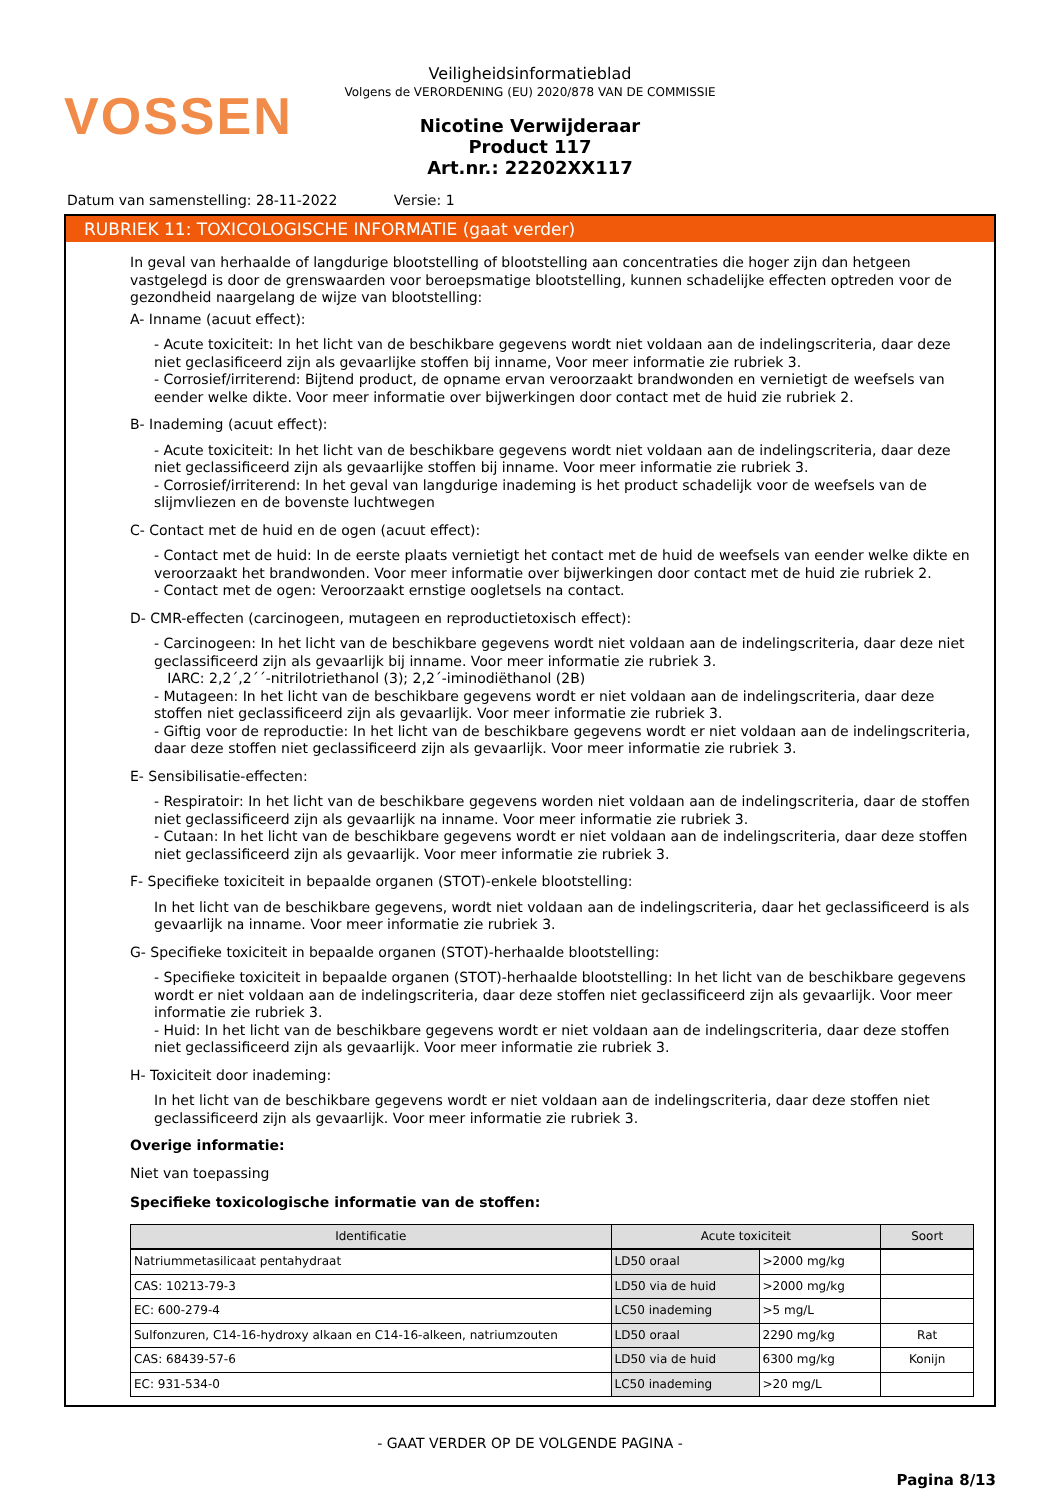VOSSEN
Veiligheidsinformatieblad
Volgens de VERORDENING (EU) 2020/878 VAN DE COMMISSIE
Nicotine Verwijderaar
Product 117
Art.nr.: 22202XX117
Datum van samenstelling: 28-11-2022 Versie: 1
RUBRIEK 11: TOXICOLOGISCHE INFORMATIE (gaat verder)
In geval van herhaalde of langdurige blootstelling of blootstelling aan concentraties die hoger zijn dan hetgeen vastgelegd is door de grenswaarden voor beroepsmatige blootstelling, kunnen schadelijke effecten optreden voor de gezondheid naargelang de wijze van blootstelling:
A- Inname (acuut effect):
- Acute toxiciteit: In het licht van de beschikbare gegevens wordt niet voldaan aan de indelingscriteria, daar deze niet geclasificeerd zijn als gevaarlijke stoffen bij inname, Voor meer informatie zie rubriek 3.
- Corrosief/irriterend: Bijtend product, de opname ervan veroorzaakt brandwonden en vernietigt de weefsels van eender welke dikte. Voor meer informatie over bijwerkingen door contact met de huid zie rubriek 2.
B- Inademing (acuut effect):
- Acute toxiciteit: In het licht van de beschikbare gegevens wordt niet voldaan aan de indelingscriteria, daar deze niet geclassificeerd zijn als gevaarlijke stoffen bij inname. Voor meer informatie zie rubriek 3.
- Corrosief/irriterend: In het geval van langdurige inademing is het product schadelijk voor de weefsels van de slijmvliezen en de bovenste luchtwegen
C- Contact met de huid en de ogen (acuut effect):
- Contact met de huid: In de eerste plaats vernietigt het contact met de huid de weefsels van eender welke dikte en veroorzaakt het brandwonden. Voor meer informatie over bijwerkingen door contact met de huid zie rubriek 2.
- Contact met de ogen: Veroorzaakt ernstige oogletsels na contact.
D- CMR-effecten (carcinogeen, mutageen en reproductietoxisch effect):
- Carcinogeen: In het licht van de beschikbare gegevens wordt niet voldaan aan de indelingscriteria, daar deze niet geclassificeerd zijn als gevaarlijk bij inname. Voor meer informatie zie rubriek 3.
IARC: 2,2´,2´´-nitrilotriethanol (3); 2,2´-iminodiëthanol (2B)
- Mutageen: In het licht van de beschikbare gegevens wordt er niet voldaan aan de indelingscriteria, daar deze stoffen niet geclassificeerd zijn als gevaarlijk. Voor meer informatie zie rubriek 3.
- Giftig voor de reproductie: In het licht van de beschikbare gegevens wordt er niet voldaan aan de indelingscriteria, daar deze stoffen niet geclassificeerd zijn als gevaarlijk. Voor meer informatie zie rubriek 3.
E- Sensibilisatie-effecten:
- Respiratoir: In het licht van de beschikbare gegevens worden niet voldaan aan de indelingscriteria, daar de stoffen niet geclassificeerd zijn als gevaarlijk na inname. Voor meer informatie zie rubriek 3.
- Cutaan: In het licht van de beschikbare gegevens wordt er niet voldaan aan de indelingscriteria, daar deze stoffen niet geclassificeerd zijn als gevaarlijk. Voor meer informatie zie rubriek 3.
F- Specifieke toxiciteit in bepaalde organen (STOT)-enkele blootstelling:
In het licht van de beschikbare gegevens, wordt niet voldaan aan de indelingscriteria, daar het geclassificeerd is als gevaarlijk na inname. Voor meer informatie zie rubriek 3.
G- Specifieke toxiciteit in bepaalde organen (STOT)-herhaalde blootstelling:
- Specifieke toxiciteit in bepaalde organen (STOT)-herhaalde blootstelling: In het licht van de beschikbare gegevens wordt er niet voldaan aan de indelingscriteria, daar deze stoffen niet geclassificeerd zijn als gevaarlijk. Voor meer informatie zie rubriek 3.
- Huid: In het licht van de beschikbare gegevens wordt er niet voldaan aan de indelingscriteria, daar deze stoffen niet geclassificeerd zijn als gevaarlijk. Voor meer informatie zie rubriek 3.
H- Toxiciteit door inademing:
In het licht van de beschikbare gegevens wordt er niet voldaan aan de indelingscriteria, daar deze stoffen niet geclassificeerd zijn als gevaarlijk. Voor meer informatie zie rubriek 3.
Overige informatie:
Niet van toepassing
Specifieke toxicologische informatie van de stoffen:
| Identificatie | Acute toxiciteit | | Soort |
| --- | --- | --- | --- |
| Natriummetasilicaat pentahydraat | LD50 oraal | >2000 mg/kg | |
| CAS: 10213-79-3 | LD50 via de huid | >2000 mg/kg | |
| EC: 600-279-4 | LC50 inademing | >5 mg/L | |
| Sulfonzuren, C14-16-hydroxy alkaan en C14-16-alkeen, natriumzouten | LD50 oraal | 2290 mg/kg | Rat |
| CAS: 68439-57-6 | LD50 via de huid | 6300 mg/kg | Konijn |
| EC: 931-534-0 | LC50 inademing | >20 mg/L | |
- GAAT VERDER OP DE VOLGENDE PAGINA -
Pagina 8/13